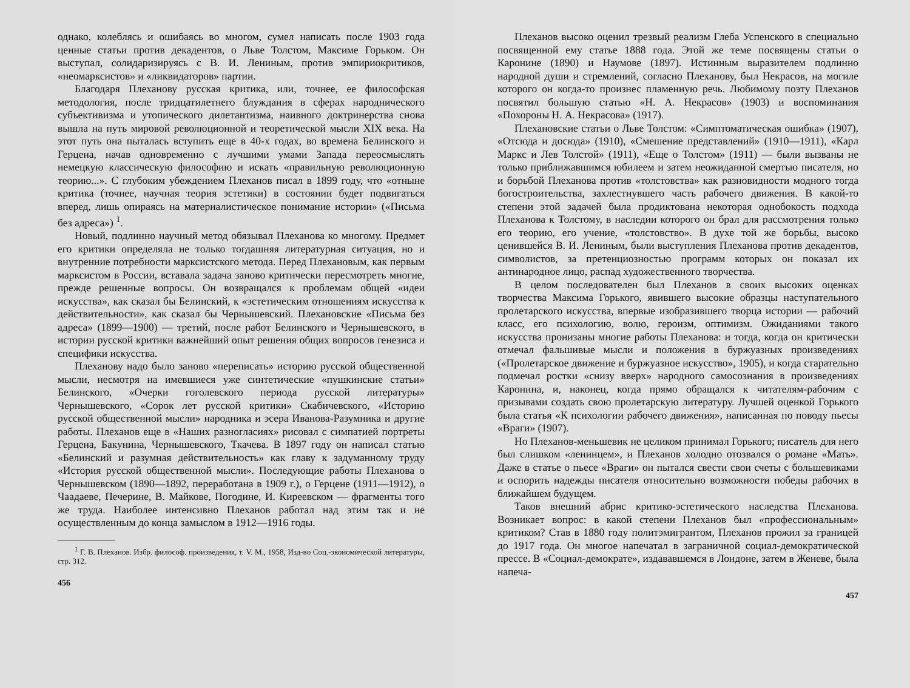однако, колеблясь и ошибаясь во многом, сумел написать после 1903 года ценные статьи против декадентов, о Льве Толстом, Максиме Горьком. Он выступал, солидаризируясь с В. И. Лениным, против эмпириокритиков, «неомарксистов» и «ликвидаторов» партии.
Благодаря Плеханову русская критика, или, точнее, ее философская методология, после тридцатилетнего блуждания в сферах народнического субъективизма и утопического дилетантизма, наивного доктринерства снова вышла на путь мировой революционной и теоретической мысли XIX века. На этот путь она пыталась вступить еще в 40-х годах, во времена Белинского и Герцена, начав одновременно с лучшими умами Запада переосмыслять немецкую классическую философию и искать «правильную революционную теорию...». С глубоким убеждением Плеханов писал в 1899 году, что «отныне критика (точнее, научная теория эстетики) в состоянии будет подвигаться вперед, лишь опираясь на материалистическое понимание истории» («Письма без адреса») <sup>1</sup>.
Новый, подлинно научный метод обязывал Плеханова ко многому. Предмет его критики определяла не только тогдашняя литературная ситуация, но и внутренние потребности марксистского метода. Перед Плехановым, как первым марксистом в России, вставала задача заново критически пересмотреть многие, прежде решенные вопросы. Он возвращался к проблемам общей «идеи искусства», как сказал бы Белинский, к «эстетическим отношениям искусства к действительности», как сказал бы Чернышевский. Плехановские «Письма без адреса» (1899—1900) — третий, после работ Белинского и Чернышевского, в истории русской критики важнейший опыт решения общих вопросов генезиса и специфики искусства.
Плеханову надо было заново «переписать» историю русской общественной мысли, несмотря на имевшиеся уже синтетические «пушкинские статьи» Белинского, «Очерки гоголевского периода русской литературы» Чернышевского, «Сорок лет русской критики» Скабичевского, «Историю русской общественной мысли» народника и эсера Иванова-Разумника и другие работы. Плеханов еще в «Наших разногласиях» рисовал с симпатией портреты Герцена, Бакунина, Чернышевского, Ткачева. В 1897 году он написал статью «Белинский и разумная действительность» как главу к задуманному труду «История русской общественной мысли». Последующие работы Плеханова о Чернышевском (1890—1892, переработана в 1909 г.), о Герцене (1911—1912), о Чаадаеве, Печерине, В. Майкове, Погодине, И. Киреевском — фрагменты того же труда. Наиболее интенсивно Плеханов работал над этим так и не осуществленным до конца замыслом в 1912—1916 годы.
<sup>1</sup> Г. В. Плеханов. Избр. философ. произведения, т. V. М., 1958, Изд-во Соц.-экономической литературы, стр. 312.
456
Плеханов высоко оценил трезвый реализм Глеба Успенского в специально посвященной ему статье 1888 года. Этой же теме посвящены статьи о Каронине (1890) и Наумове (1897). Истинным выразителем подлинно народной души и стремлений, согласно Плеханову, был Некрасов, на могиле которого он когда-то произнес пламенную речь. Любимому поэту Плеханов посвятил большую статью «Н. А. Некрасов» (1903) и воспоминания «Похороны Н. А. Некрасова» (1917).
Плехановские статьи о Льве Толстом: «Симптоматическая ошибка» (1907), «Отсюда и досюда» (1910), «Смешение представлений» (1910—1911), «Карл Маркс и Лев Толстой» (1911), «Еще о Толстом» (1911) — были вызваны не только приближавшимся юбилеем и затем неожиданной смертью писателя, но и борьбой Плеханова против «толстовства» как разновидности модного тогда богостроительства, захлестнувшего часть рабочего движения. В какой-то степени этой задачей была продиктована некоторая однобокость подхода Плеханова к Толстому, в наследии которого он брал для рассмотрения только его теорию, его учение, «толстовство». В духе той же борьбы, высоко ценившейся В. И. Лениным, были выступления Плеханова против декадентов, символистов, за претенциозностью программ которых он показал их антинародное лицо, распад художественного творчества.
В целом последователен был Плеханов в своих высоких оценках творчества Максима Горького, явившего высокие образцы наступательного пролетарского искусства, впервые изобразившего творца истории — рабочий класс, его психологию, волю, героизм, оптимизм. Ожиданиями такого искусства пронизаны многие работы Плеханова: и тогда, когда он критически отмечал фальшивые мысли и положения в буржуазных произведениях («Пролетарское движение и буржуазное искусство», 1905), и когда старательно подмечал ростки «снизу вверх» народного самосознания в произведениях Каронина, и, наконец, когда прямо обращался к читателям-рабочим с призывами создать свою пролетарскую литературу. Лучшей оценкой Горького была статья «К психологии рабочего движения», написанная по поводу пьесы «Враги» (1907).
Но Плеханов-меньшевик не целиком принимал Горького; писатель для него был слишком «ленинцем», и Плеханов холодно отозвался о романе «Мать». Даже в статье о пьесе «Враги» он пытался свести свои счеты с большевиками и оспорить надежды писателя относительно возможности победы рабочих в ближайшем будущем.
Таков внешний абрис критико-эстетического наследства Плеханова. Возникает вопрос: в какой степени Плеханов был «профессиональным» критиком? Став в 1880 году политэмигрантом, Плеханов прожил за границей до 1917 года. Он многое напечатал в заграничной социал-демократической прессе. В «Социал-демократе», издававшемся в Лондоне, затем в Женеве, была напеча-
457